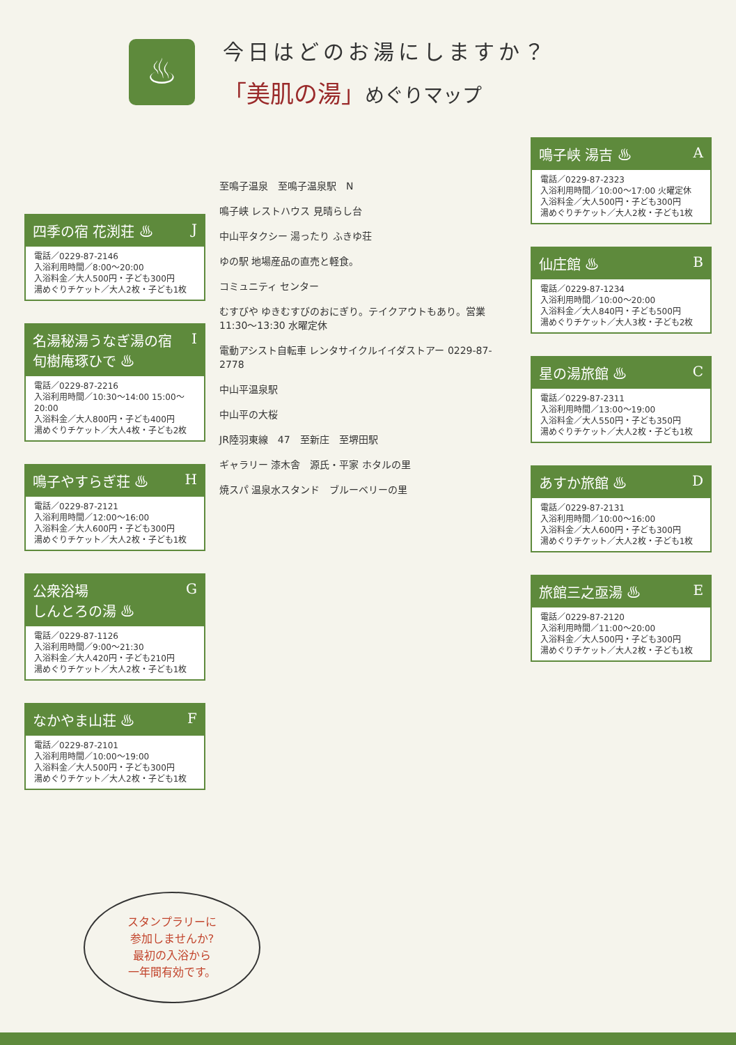♨
今日はどのお湯にしますか？
「美肌の湯」めぐりマップ
四季の宿 花渕荘 ♨ J
電話／0229-87-2146
入浴利用時間／8:00〜20:00
入浴料金／大人500円・子ども300円
湯めぐりチケット／大人2枚・子ども1枚
名湯秘湯うなぎ湯の宿
旬樹庵琢ひで ♨ I
電話／0229-87-2216
入浴利用時間／10:30〜14:00 15:00〜20:00
入浴料金／大人800円・子ども400円
湯めぐりチケット／大人4枚・子ども2枚
鳴子やすらぎ荘 ♨ H
電話／0229-87-2121
入浴利用時間／12:00〜16:00
入浴料金／大人600円・子ども300円
湯めぐりチケット／大人2枚・子ども1枚
公衆浴場
しんとろの湯 ♨ G
電話／0229-87-1126
入浴利用時間／9:00〜21:30
入浴料金／大人420円・子ども210円
湯めぐりチケット／大人2枚・子ども1枚
なかやま山荘 ♨ F
電話／0229-87-2101
入浴利用時間／10:00〜19:00
入浴料金／大人500円・子ども300円
湯めぐりチケット／大人2枚・子ども1枚
至鳴子温泉　至鳴子温泉駅　N
鳴子峡 レストハウス 見晴らし台
中山平タクシー 湯ったり ふきゆ荘
ゆの駅 地場産品の直売と軽食。
コミュニティ センター
むすびや ゆきむすびのおにぎり。テイクアウトもあり。営業 11:30〜13:30 水曜定休
電動アシスト自転車 レンタサイクルイイダストアー 0229-87-2778
中山平温泉駅
中山平の大桜
JR陸羽東線　47　至新庄　至堺田駅
ギャラリー 漆木舎　源氏・平家 ホタルの里
焼スパ 温泉水スタンド　ブルーベリーの里
鳴子峡 湯吉 ♨ A
電話／0229-87-2323
入浴利用時間／10:00〜17:00 火曜定休
入浴料金／大人500円・子ども300円
湯めぐりチケット／大人2枚・子ども1枚
仙庄館 ♨ B
電話／0229-87-1234
入浴利用時間／10:00〜20:00
入浴料金／大人840円・子ども500円
湯めぐりチケット／大人3枚・子ども2枚
星の湯旅館 ♨ C
電話／0229-87-2311
入浴利用時間／13:00〜19:00
入浴料金／大人550円・子ども350円
湯めぐりチケット／大人2枚・子ども1枚
あすか旅館 ♨ D
電話／0229-87-2131
入浴利用時間／10:00〜16:00
入浴料金／大人600円・子ども300円
湯めぐりチケット／大人2枚・子ども1枚
旅館三之亟湯 ♨ E
電話／0229-87-2120
入浴利用時間／11:00〜20:00
入浴料金／大人500円・子ども300円
湯めぐりチケット／大人2枚・子ども1枚
スタンプラリーに
参加しませんか?
最初の入浴から
一年間有効です。